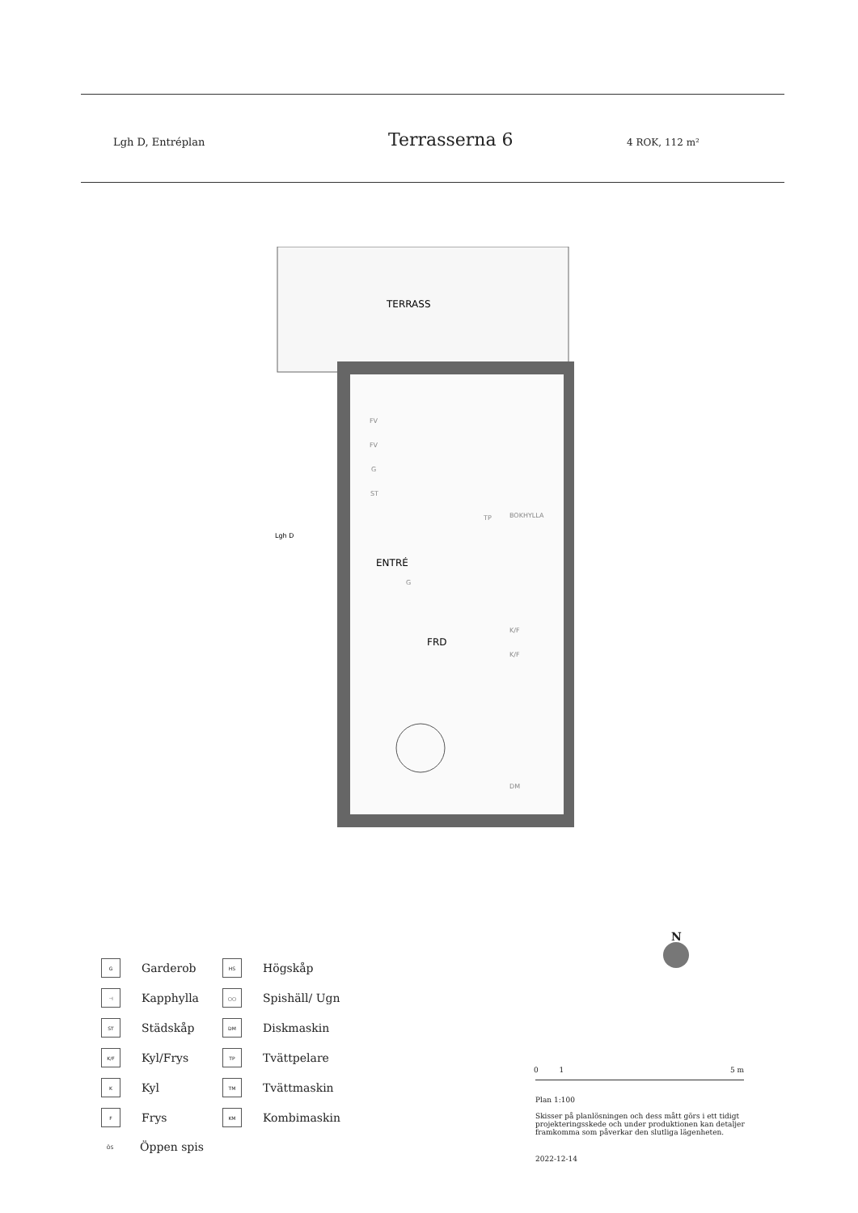Lgh D, Entréplan Terrasserna 6 4 ROK, 112 m²
TERRASS
ENTRÉ
FRD
Lgh D
FV
FV
G
ST
TP
BOKHYLLA
G
K/F
K/F
DM
N
G Garderob
HS Högskåp
⊣ Kapphylla
○○ Spishäll/ Ugn
ST Städskåp
DM Diskmaskin
K/F Kyl/Frys
TP Tvättpelare
K Kyl
TM Tvättmaskin
F Frys
KM Kombimaskin
ÖS Öppen spis
0 1 5 m
Plan 1:100
Skisser på planlösningen och dess mått görs i ett tidigt projekteringsskede och under produktionen kan detaljer framkomma som påverkar den slutliga lägenheten.
2022-12-14